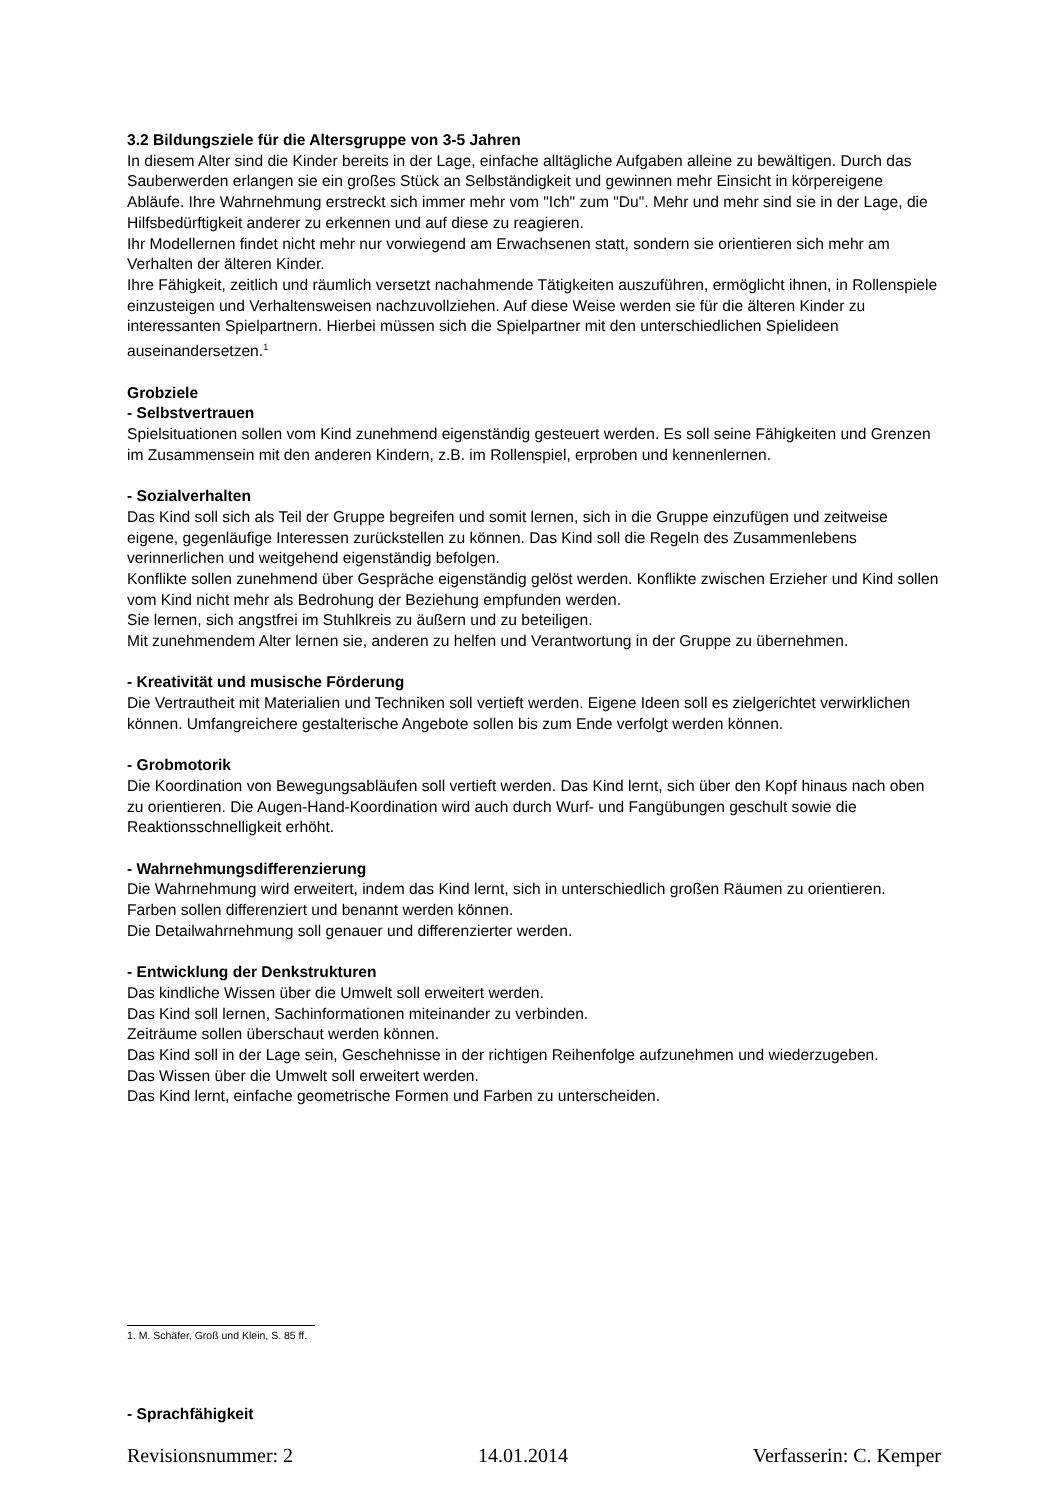3.2 Bildungsziele für die Altersgruppe von 3-5 Jahren
In diesem Alter sind die Kinder bereits in der Lage, einfache alltägliche Aufgaben alleine zu bewältigen. Durch das Sauberwerden erlangen sie ein großes Stück an Selbständigkeit und gewinnen mehr Einsicht in körpereigene Abläufe. Ihre Wahrnehmung erstreckt sich immer mehr vom "Ich" zum "Du". Mehr und mehr sind sie in der Lage, die Hilfsbedürftigkeit anderer zu erkennen und auf diese zu reagieren.
Ihr Modellernen findet nicht mehr nur vorwiegend am Erwachsenen statt, sondern sie orientieren sich mehr am Verhalten der älteren Kinder.
Ihre Fähigkeit, zeitlich und räumlich versetzt nachahmende Tätigkeiten auszuführen, ermöglicht ihnen, in Rollenspiele einzusteigen und Verhaltensweisen nachzuvollziehen. Auf diese Weise werden sie für die älteren Kinder zu interessanten Spielpartnern. Hierbei müssen sich die Spielpartner mit den unterschiedlichen Spielideen auseinandersetzen.<sup>1</sup>
Grobziele
- Selbstvertrauen
Spielsituationen sollen vom Kind zunehmend eigenständig gesteuert werden. Es soll seine Fähigkeiten und Grenzen im Zusammensein mit den anderen Kindern, z.B. im Rollenspiel, erproben und kennenlernen.
- Sozialverhalten
Das Kind soll sich als Teil der Gruppe begreifen und somit lernen, sich in die Gruppe einzufügen und zeitweise eigene, gegenläufige Interessen zurückstellen zu können. Das Kind soll die Regeln des Zusammenlebens verinnerlichen und weitgehend eigenständig befolgen.
Konflikte sollen zunehmend über Gespräche eigenständig gelöst werden. Konflikte zwischen Erzieher und Kind sollen vom Kind nicht mehr als Bedrohung der Beziehung empfunden werden.
Sie lernen, sich angstfrei im Stuhlkreis zu äußern und zu beteiligen.
Mit zunehmendem Alter lernen sie, anderen zu helfen und Verantwortung in der Gruppe zu übernehmen.
- Kreativität und musische Förderung
Die Vertrautheit mit Materialien und Techniken soll vertieft werden. Eigene Ideen soll es zielgerichtet verwirklichen können. Umfangreichere gestalterische Angebote sollen bis zum Ende verfolgt werden können.
- Grobmotorik
Die Koordination von Bewegungsabläufen soll vertieft werden. Das Kind lernt, sich über den Kopf hinaus nach oben zu orientieren. Die Augen-Hand-Koordination wird auch durch Wurf- und Fangübungen geschult sowie die Reaktionsschnelligkeit erhöht.
- Wahrnehmungsdifferenzierung
Die Wahrnehmung wird erweitert, indem das Kind lernt, sich in unterschiedlich großen Räumen zu orientieren.
Farben sollen differenziert und benannt werden können.
Die Detailwahrnehmung soll genauer und differenzierter werden.
- Entwicklung der Denkstrukturen
Das kindliche Wissen über die Umwelt soll erweitert werden.
Das Kind soll lernen, Sachinformationen miteinander zu verbinden.
Zeiträume sollen überschaut werden können.
Das Kind soll in der Lage sein, Geschehnisse in der richtigen Reihenfolge aufzunehmen und wiederzugeben.
Das Wissen über die Umwelt soll erweitert werden.
Das Kind lernt, einfache geometrische Formen und Farben zu unterscheiden.
1. M. Schäfer, Groß und Klein, S. 85 ff.
- Sprachfähigkeit
Revisionsnummer: 2 14.01.2014 Verfasserin: C. Kemper